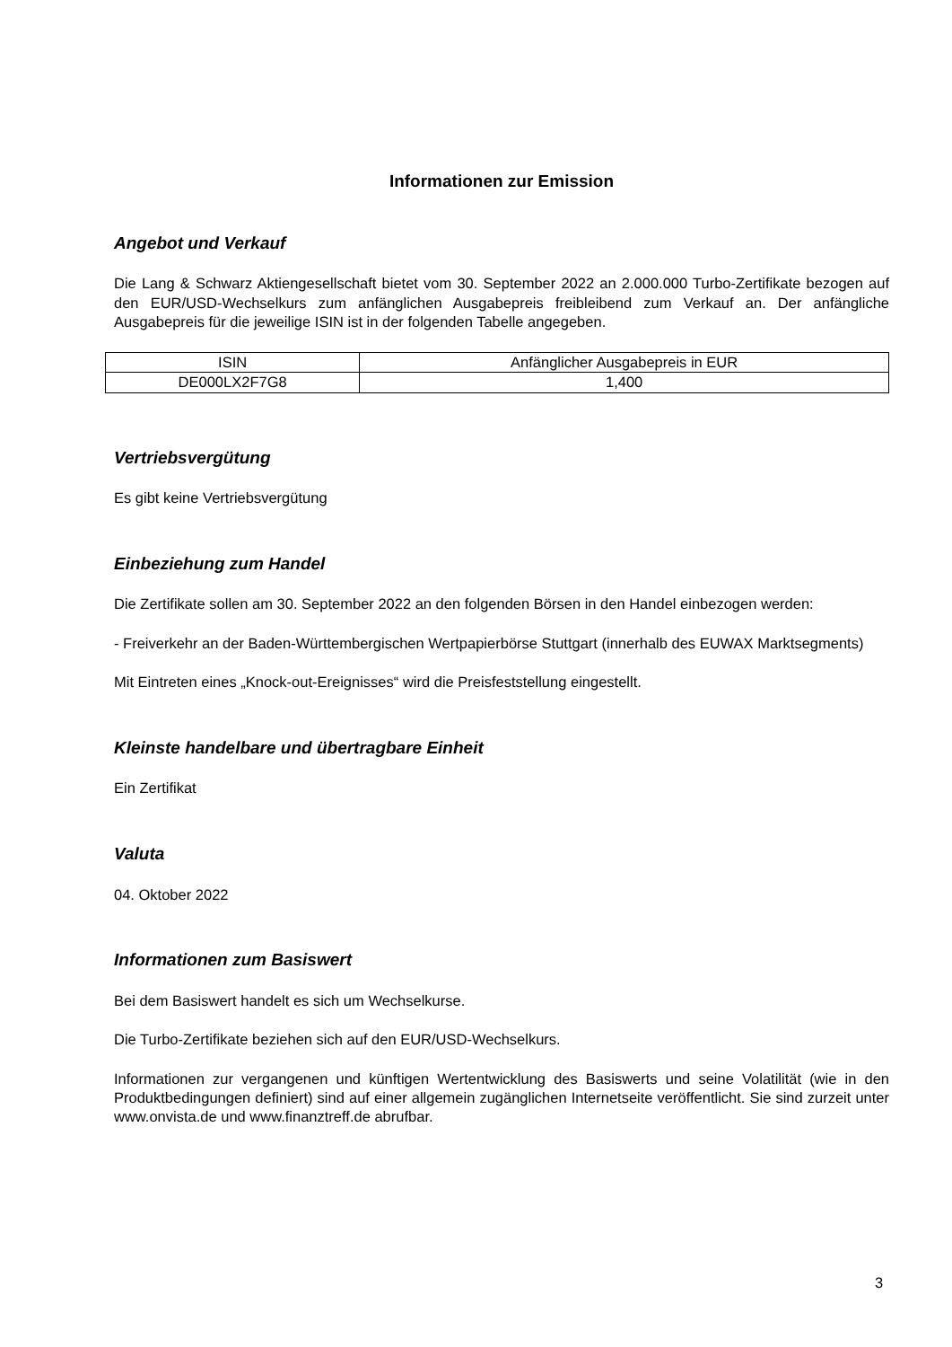Informationen zur Emission
Angebot und Verkauf
Die Lang & Schwarz Aktiengesellschaft bietet vom 30. September 2022 an 2.000.000 Turbo-Zertifikate bezogen auf den EUR/USD-Wechselkurs zum anfänglichen Ausgabepreis freibleibend zum Verkauf an. Der anfängliche Ausgabepreis für die jeweilige ISIN ist in der folgenden Tabelle angegeben.
| ISIN | Anfänglicher Ausgabepreis in EUR |
| DE000LX2F7G8 | 1,400 |
Vertriebsvergütung
Es gibt keine Vertriebsvergütung
Einbeziehung zum Handel
Die Zertifikate sollen am 30. September 2022 an den folgenden Börsen in den Handel einbezogen werden:
- Freiverkehr an der Baden-Württembergischen Wertpapierbörse Stuttgart (innerhalb des EUWAX Marktsegments)
Mit Eintreten eines „Knock-out-Ereignisses“ wird die Preisfeststellung eingestellt.
Kleinste handelbare und übertragbare Einheit
Ein Zertifikat
Valuta
04. Oktober 2022
Informationen zum Basiswert
Bei dem Basiswert handelt es sich um Wechselkurse.
Die Turbo-Zertifikate beziehen sich auf den EUR/USD-Wechselkurs.
Informationen zur vergangenen und künftigen Wertentwicklung des Basiswerts und seine Volatilität (wie in den Produktbedingungen definiert) sind auf einer allgemein zugänglichen Internetseite veröffentlicht. Sie sind zurzeit unter www.onvista.de und www.finanztreff.de abrufbar.
3